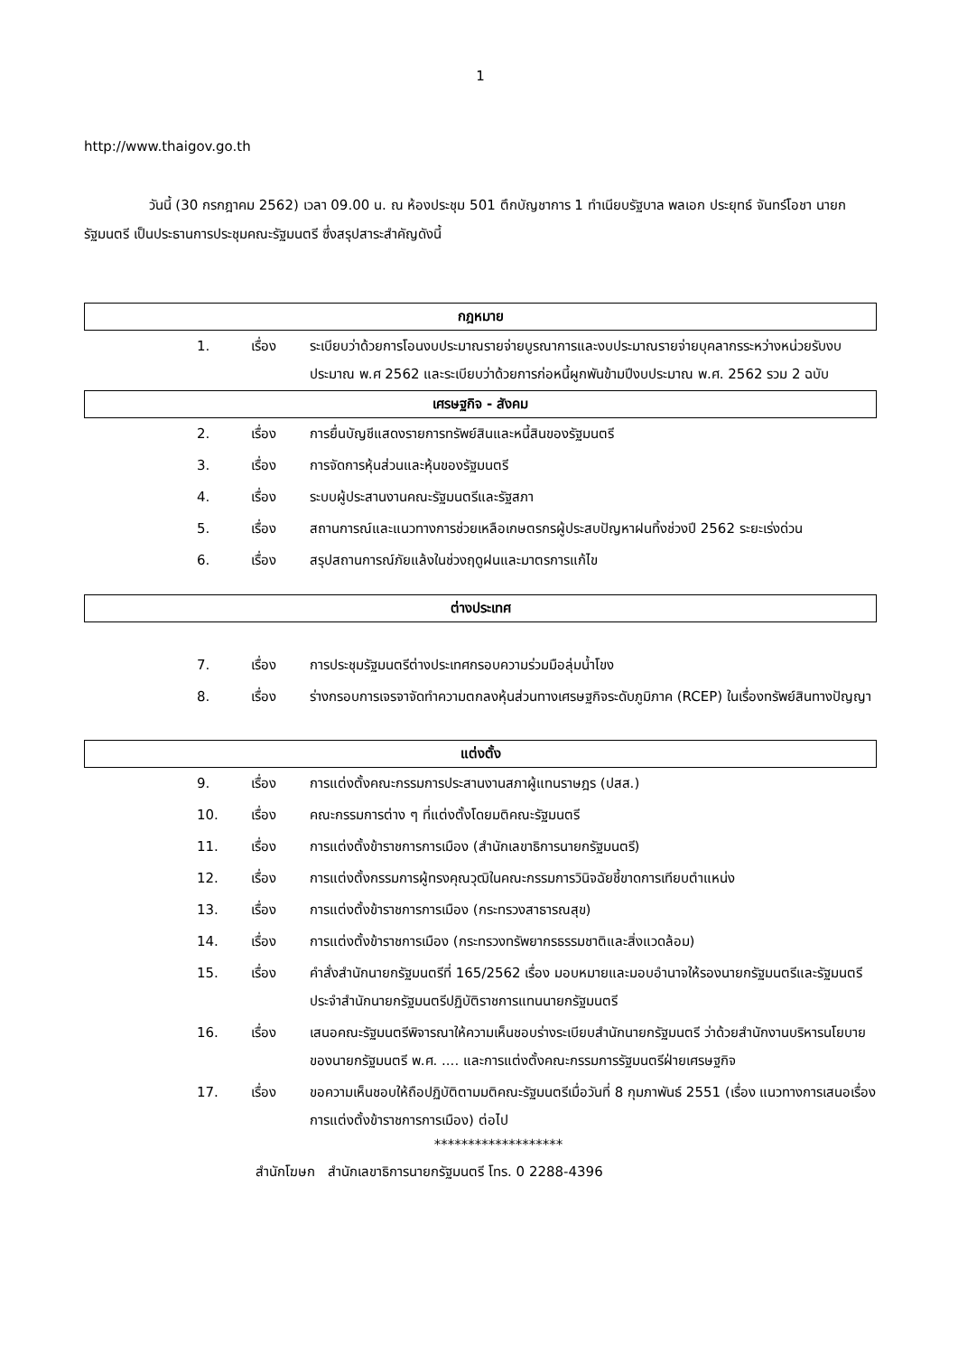1
http://www.thaigov.go.th
วันนี้ (30 กรกฎาคม 2562) เวลา 09.00 น. ณ ห้องประชุม 501 ตึกบัญชาการ 1 ทำเนียบรัฐบาล พลเอก ประยุทธ์ จันทร์โอชา นายกรัฐมนตรี เป็นประธานการประชุมคณะรัฐมนตรี ซึ่งสรุปสาระสำคัญดังนี้
กฎหมาย
| 1. | เรื่อง | ระเบียบว่าด้วยการโอนงบประมาณรายจ่ายบูรณาการและงบประมาณรายจ่ายบุคลากรระหว่างหน่วยรับงบประมาณ พ.ศ 2562 และระเบียบว่าด้วยการก่อหนี้ผูกพันข้ามปีงบประมาณ พ.ศ. 2562 รวม 2 ฉบับ |
เศรษฐกิจ - สังคม
| 2. | เรื่อง | การยื่นบัญชีแสดงรายการทรัพย์สินและหนี้สินของรัฐมนตรี |
| 3. | เรื่อง | การจัดการหุ้นส่วนและหุ้นของรัฐมนตรี |
| 4. | เรื่อง | ระบบผู้ประสานงานคณะรัฐมนตรีและรัฐสภา |
| 5. | เรื่อง | สถานการณ์และแนวทางการช่วยเหลือเกษตรกรผู้ประสบปัญหาฝนทิ้งช่วงปี 2562 ระยะเร่งด่วน |
| 6. | เรื่อง | สรุปสถานการณ์ภัยแล้งในช่วงฤดูฝนและมาตรการแก้ไข |
ต่างประเทศ
| 7. | เรื่อง | การประชุมรัฐมนตรีต่างประเทศกรอบความร่วมมือลุ่มน้ำโขง |
| 8. | เรื่อง | ร่างกรอบการเจรจาจัดทำความตกลงหุ้นส่วนทางเศรษฐกิจระดับภูมิภาค (RCEP) ในเรื่องทรัพย์สินทางปัญญา |
แต่งตั้ง
| 9. | เรื่อง | การแต่งตั้งคณะกรรมการประสานงานสภาผู้แทนราษฎร (ปสส.) |
| 10. | เรื่อง | คณะกรรมการต่าง ๆ ที่แต่งตั้งโดยมติคณะรัฐมนตรี |
| 11. | เรื่อง | การแต่งตั้งข้าราชการการเมือง (สำนักเลขาธิการนายกรัฐมนตรี) |
| 12. | เรื่อง | การแต่งตั้งกรรมการผู้ทรงคุณวุฒิในคณะกรรมการวินิจฉัยชี้ขาดการเทียบตำแหน่ง |
| 13. | เรื่อง | การแต่งตั้งข้าราชการการเมือง (กระทรวงสาธารณสุข) |
| 14. | เรื่อง | การแต่งตั้งข้าราชการเมือง (กระทรวงทรัพยากรธรรมชาติและสิ่งแวดล้อม) |
| 15. | เรื่อง | คำสั่งสำนักนายกรัฐมนตรีที่ 165/2562 เรื่อง มอบหมายและมอบอำนาจให้รองนายกรัฐมนตรีและรัฐมนตรีประจำสำนักนายกรัฐมนตรีปฏิบัติราชการแทนนายกรัฐมนตรี |
| 16. | เรื่อง | เสนอคณะรัฐมนตรีพิจารณาให้ความเห็นชอบร่างระเบียบสำนักนายกรัฐมนตรี ว่าด้วยสำนักงานบริหารนโยบายของนายกรัฐมนตรี พ.ศ. .... และการแต่งตั้งคณะกรรมการรัฐมนตรีฝ่ายเศรษฐกิจ |
| 17. | เรื่อง | ขอความเห็นชอบให้ถือปฏิบัติตามมติคณะรัฐมนตรีเมื่อวันที่ 8 กุมภาพันธ์ 2551 (เรื่อง แนวทางการเสนอเรื่องการแต่งตั้งข้าราชการการเมือง) ต่อไป |
*******************
สำนักโฆษก สำนักเลขาธิการนายกรัฐมนตรี โทร. 0 2288-4396